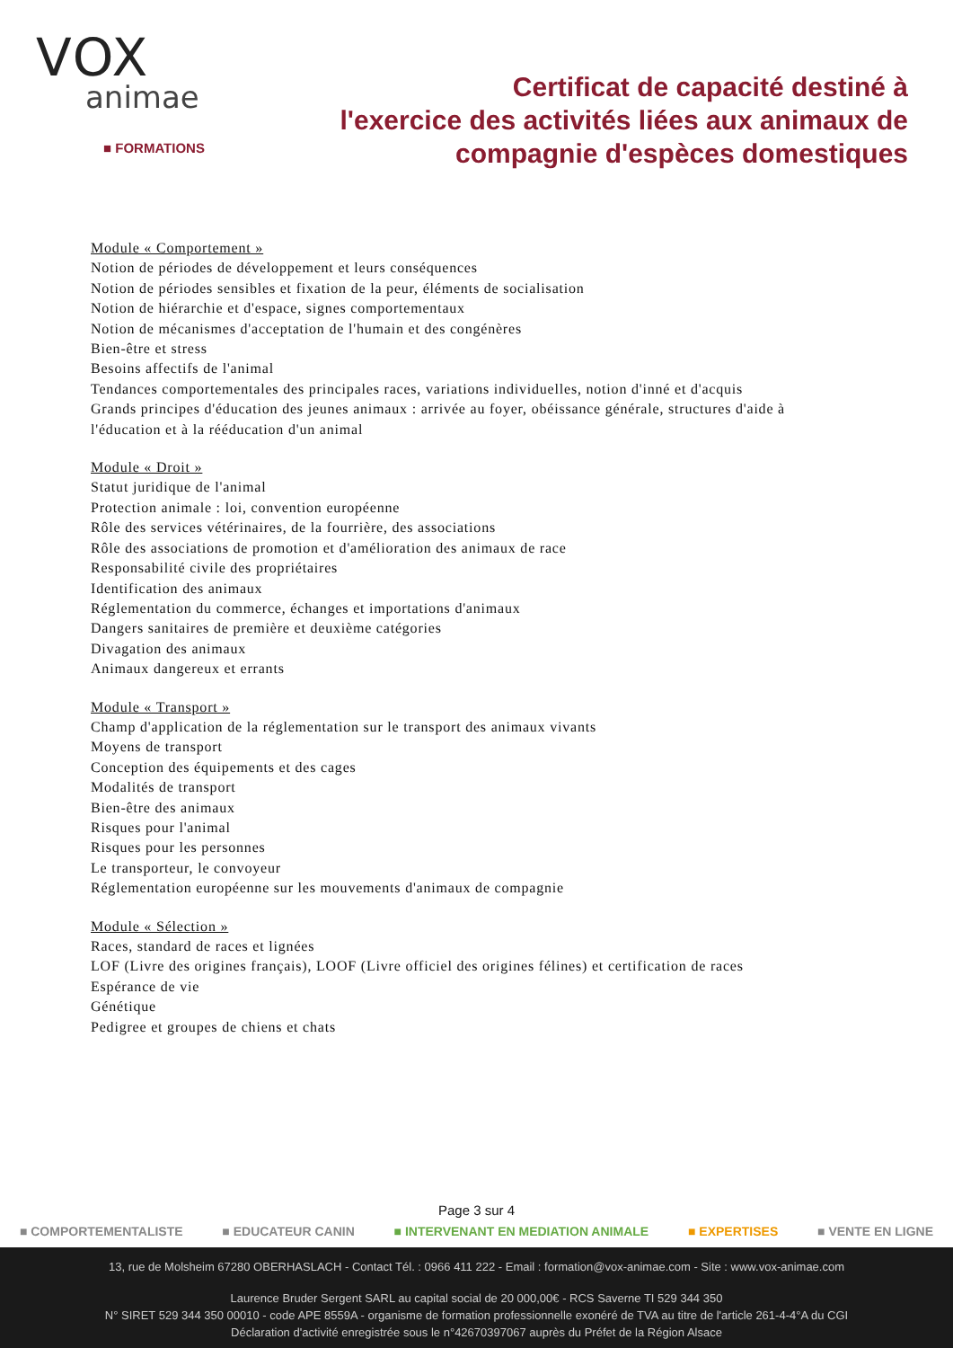VOX
animae
■ FORMATIONS
Certificat de capacité destiné à
l'exercice des activités liées aux animaux de
compagnie d'espèces domestiques
Module « Comportement »
Notion de périodes de développement et leurs conséquences
Notion de périodes sensibles et fixation de la peur, éléments de socialisation
Notion de hiérarchie et d'espace, signes comportementaux
Notion de mécanismes d'acceptation de l'humain et des congénères
Bien-être et stress
Besoins affectifs de l'animal
Tendances comportementales des principales races, variations individuelles, notion d'inné et d'acquis
Grands principes d'éducation des jeunes animaux : arrivée au foyer, obéissance générale, structures d'aide à l'éducation et à la rééducation d'un animal
Module « Droit »
Statut juridique de l'animal
Protection animale : loi, convention européenne
Rôle des services vétérinaires, de la fourrière, des associations
Rôle des associations de promotion et d'amélioration des animaux de race
Responsabilité civile des propriétaires
Identification des animaux
Réglementation du commerce, échanges et importations d'animaux
Dangers sanitaires de première et deuxième catégories
Divagation des animaux
Animaux dangereux et errants
Module « Transport »
Champ d'application de la réglementation sur le transport des animaux vivants
Moyens de transport
Conception des équipements et des cages
Modalités de transport
Bien-être des animaux
Risques pour l'animal
Risques pour les personnes
Le transporteur, le convoyeur
Réglementation européenne sur les mouvements d'animaux de compagnie
Module « Sélection »
Races, standard de races et lignées
LOF (Livre des origines français), LOOF (Livre officiel des origines félines) et certification de races
Espérance de vie
Génétique
Pedigree et groupes de chiens et chats
Page 3 sur 4
■ COMPORTEMENTALISTE ■ EDUCATEUR CANIN ■ INTERVENANT EN MEDIATION ANIMALE ■ EXPERTISES ■ VENTE EN LIGNE
13, rue de Molsheim 67280 OBERHASLACH - Contact Tél. : 0966 411 222 - Email : formation@vox-animae.com - Site : www.vox-animae.com
Laurence Bruder Sergent SARL au capital social de 20 000,00€ - RCS Saverne TI 529 344 350
N° SIRET 529 344 350 00010 - code APE 8559A - organisme de formation professionnelle exonéré de TVA au titre de l'article 261-4-4°A du CGI
Déclaration d'activité enregistrée sous le n°42670397067 auprès du Préfet de la Région Alsace